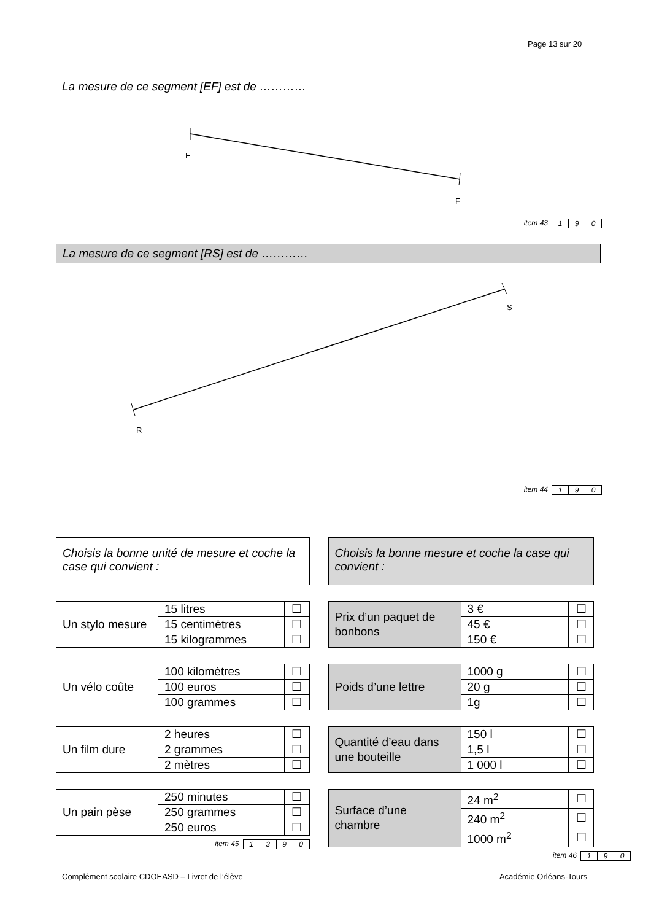Page 13 sur 20
La mesure de ce segment [EF] est de …………
E
F
item 43
| 1 | 9 | 0 |
La mesure de ce segment [RS] est de …………
R
S
item 44
| 1 | 9 | 0 |
Choisis la bonne unité de mesure et coche la case qui convient :
| Un stylo mesure | 15 litres | ☐ |
| | 15 centimètres | ☐ |
| | 15 kilogrammes | ☐ |
| Un vélo coûte | 100 kilomètres | ☐ |
| | 100 euros | ☐ |
| | 100 grammes | ☐ |
| Un film dure | 2 heures | ☐ |
| | 2 grammes | ☐ |
| | 2 mètres | ☐ |
| Un pain pèse | 250 minutes | ☐ |
| | 250 grammes | ☐ |
| | 250 euros | ☐ |
item 45
| 1 | 3 | 9 | 0 |
Choisis la bonne mesure et coche la case qui convient :
| Prix d’un paquet de bonbons | 3 € | ☐ |
| | 45 € | ☐ |
| | 150 € | ☐ |
| Poids d’une lettre | 1000 g | ☐ |
| | 20 g | ☐ |
| | 1g | ☐ |
| Quantité d’eau dans une bouteille | 150 l | ☐ |
| | 1,5 l | ☐ |
| | 1 000 l | ☐ |
| Surface d’une chambre | 24 m<sup>2</sup> | ☐ |
| | 240 m<sup>2</sup> | ☐ |
| | 1000 m<sup>2</sup> | ☐ |
item 46
| 1 | 9 | 0 |
Complément scolaire CDOEASD – Livret de l’élève Académie Orléans-Tours